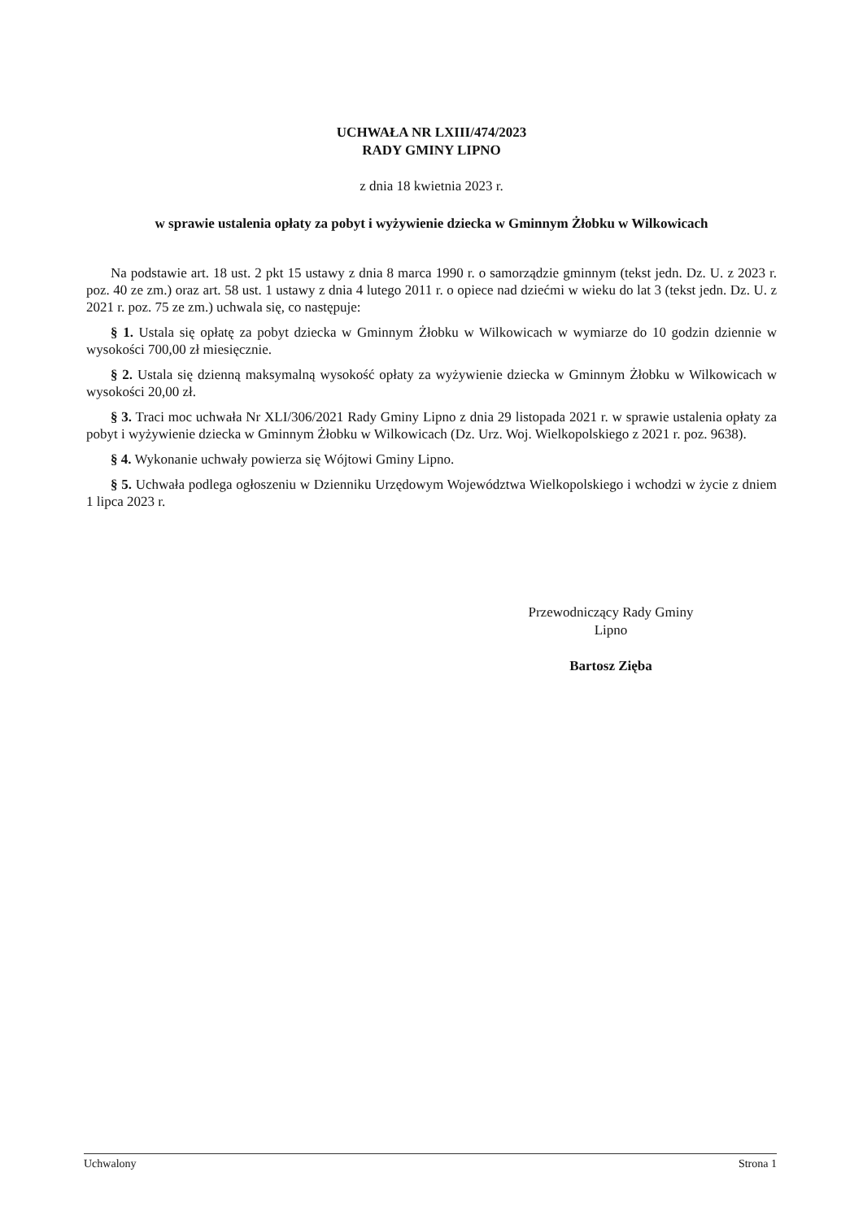UCHWAŁA NR LXIII/474/2023
RADY GMINY LIPNO
z dnia 18 kwietnia 2023 r.
w sprawie ustalenia opłaty za pobyt i wyżywienie dziecka w Gminnym Żłobku w Wilkowicach
Na podstawie art. 18 ust. 2 pkt 15 ustawy z dnia 8 marca 1990 r. o samorządzie gminnym (tekst jedn. Dz. U. z 2023 r. poz. 40 ze zm.) oraz art. 58 ust. 1 ustawy z dnia 4 lutego 2011 r. o opiece nad dziećmi w wieku do lat 3 (tekst jedn. Dz. U. z 2021 r. poz. 75 ze zm.) uchwala się, co następuje:
§ 1. Ustala się opłatę za pobyt dziecka w Gminnym Żłobku w Wilkowicach w wymiarze do 10 godzin dziennie w wysokości 700,00 zł miesięcznie.
§ 2. Ustala się dzienną maksymalną wysokość opłaty za wyżywienie dziecka w Gminnym Żłobku w Wilkowicach w wysokości 20,00 zł.
§ 3. Traci moc uchwała Nr XLI/306/2021 Rady Gminy Lipno z dnia 29 listopada 2021 r. w sprawie ustalenia opłaty za pobyt i wyżywienie dziecka w Gminnym Żłobku w Wilkowicach (Dz. Urz. Woj. Wielkopolskiego z 2021 r. poz. 9638).
§ 4. Wykonanie uchwały powierza się Wójtowi Gminy Lipno.
§ 5. Uchwała podlega ogłoszeniu w Dzienniku Urzędowym Województwa Wielkopolskiego i wchodzi w życie z dniem 1 lipca 2023 r.
Przewodniczący Rady Gminy
Lipno
Bartosz Zięba
Uchwalony Strona 1